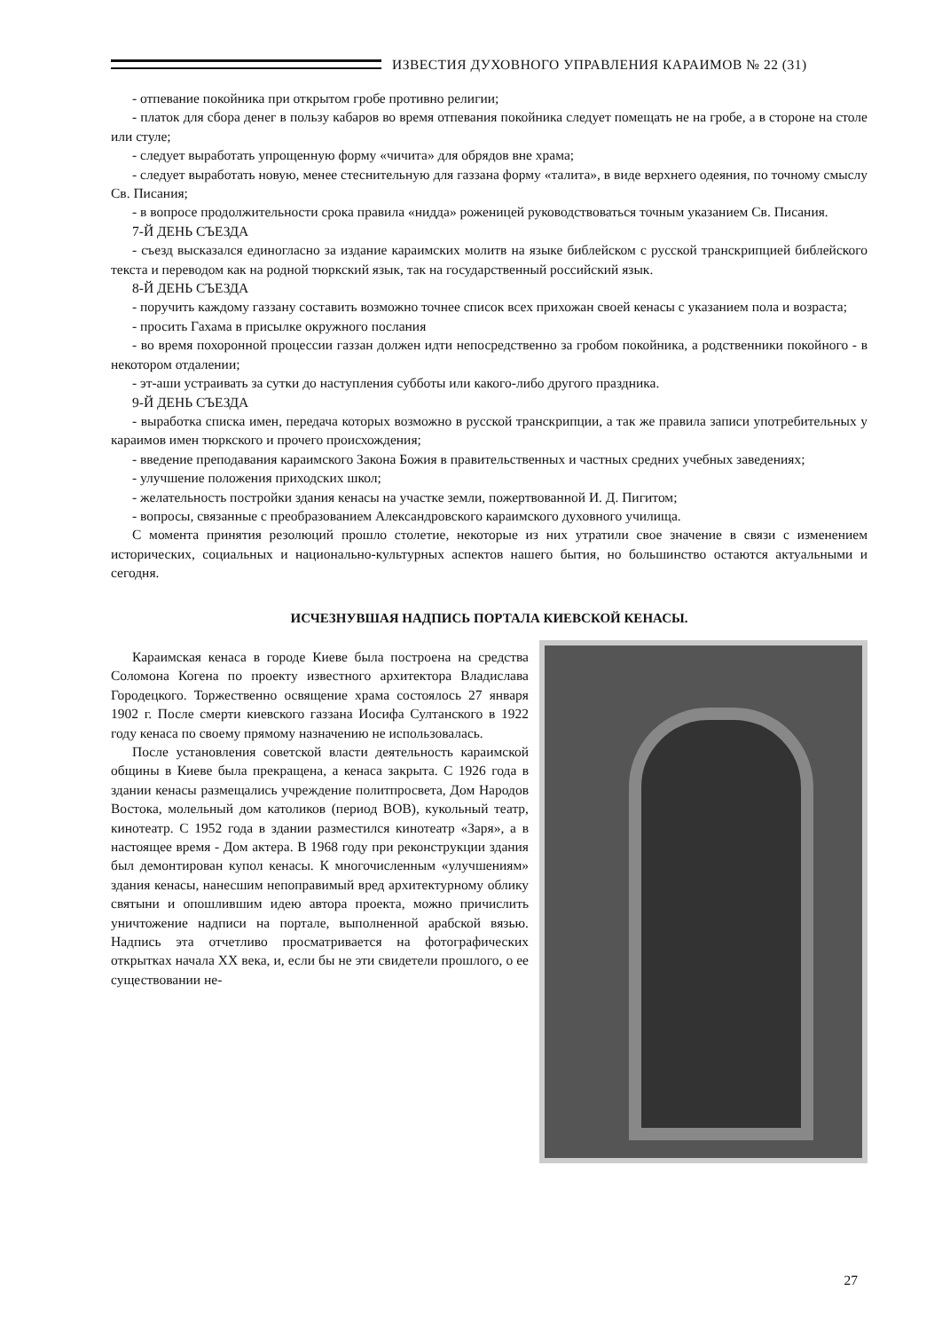ИЗВЕСТИЯ ДУХОВНОГО УПРАВЛЕНИЯ КАРАИМОВ № 22 (31)
- отпевание покойника при открытом гробе противно религии;
- платок для сбора денег в пользу кабаров во время отпевания покойника следует помещать не на гробе, а в стороне на столе или стуле;
- следует выработать упрощенную форму «чичита» для обрядов вне храма;
- следует выработать новую, менее стеснительную для газзана форму «талита», в виде верхнего одеяния, по точному смыслу Св. Писания;
- в вопросе продолжительности срока правила «нидда» роженицей руководствоваться точным указанием Св. Писания.
7-Й ДЕНЬ СЪЕЗДА
- съезд высказался единогласно за издание караимских молитв на языке библейском с русской транскрипцией библейского текста и переводом как на родной тюркский язык, так на государственный российский язык.
8-Й ДЕНЬ СЪЕЗДА
- поручить каждому газзану составить возможно точнее список всех прихожан своей кенасы с указанием пола и возраста;
- просить Гахама в присылке окружного послания
- во время похоронной процессии газзан должен идти непосредственно за гробом покойника, а родственники покойного - в некотором отдалении;
- эт-аши устраивать за сутки до наступления субботы или какого-либо другого праздника.
9-Й ДЕНЬ СЪЕЗДА
- выработка списка имен, передача которых возможно в русской транскрипции, а так же правила записи употребительных у караимов имен тюркского и прочего происхождения;
- введение преподавания караимского Закона Божия в правительственных и частных средних учебных заведениях;
- улучшение положения приходских школ;
- желательность постройки здания кенасы на участке земли, пожертвованной И. Д. Пигитом;
- вопросы, связанные с преобразованием Александровского караимского духовного училища.
С момента принятия резолюций прошло столетие, некоторые из них утратили свое значение в связи с изменением исторических, социальных и национально-культурных аспектов нашего бытия, но большинство остаются актуальными и сегодня.
ИСЧЕЗНУВШАЯ НАДПИСЬ ПОРТАЛА КИЕВСКОЙ КЕНАСЫ.
Караимская кенаса в городе Киеве была построена на средства Соломона Когена по проекту известного архитектора Владислава Городецкого. Торжественно освящение храма состоялось 27 января 1902 г. После смерти киевского газзана Иосифа Султанского в 1922 году кенаса по своему прямому назначению не использовалась.
После установления советской власти деятельность караимской общины в Киеве была прекращена, а кенаса закрыта. С 1926 года в здании кенасы размещались учреждение политпросвета, Дом Народов Востока, молельный дом католиков (период ВОВ), кукольный театр, кинотеатр. С 1952 года в здании разместился кинотеатр «Заря», а в настоящее время - Дом актера. В 1968 году при реконструкции здания был демонтирован купол кенасы. К многочисленным «улучшениям» здания кенасы, нанесшим непоправимый вред архитектурному облику святыни и опошлившим идею автора проекта, можно причислить уничтожение надписи на портале, выполненной арабской вязью. Надпись эта отчетливо просматривается на фотографических открытках начала XX века, и, если бы не эти свидетели прошлого, о ее существовании не-
27